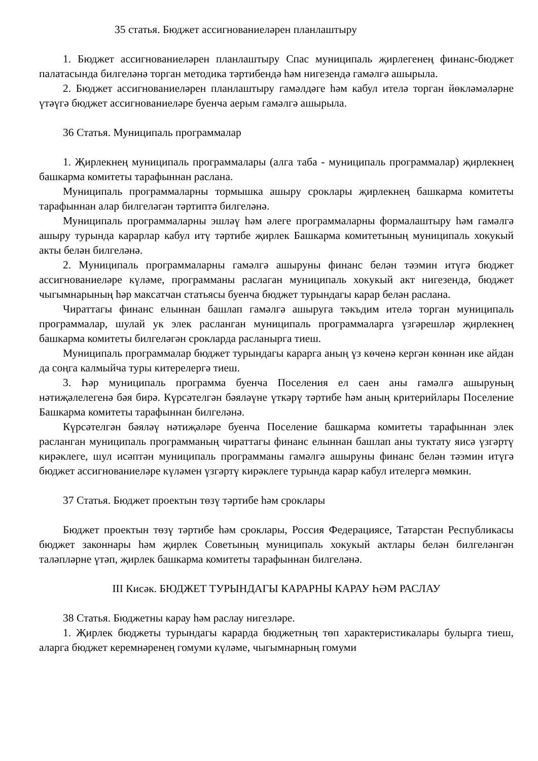35 статья. Бюджет ассигнованиеләрен планлаштыру
1. Бюджет ассигнованиеләрен планлаштыру Спас муниципаль җирлегенең финанс-бюджет палатасында билгеләнә торган методика тәртибендә һәм нигезендә гамәлгә ашырыла.
2. Бюджет ассигнованиеләрен планлаштыру гамәлдәге һәм кабул ителә торган йөкләмәләрне үтәүгә бюджет ассигнованиеләре буенча аерым гамәлгә ашырыла.
36 Статья. Муниципаль программалар
1. Җирлекнең муниципаль программалары (алга таба - муниципаль программалар) җирлекнең башкарма комитеты тарафыннан раслана.
Муниципаль программаларны тормышка ашыру сроклары җирлекнең башкарма комитеты тарафыннан алар билгеләгән тәртиптә билгеләнә.
Муниципаль программаларны эшләү һәм әлеге программаларны формалаштыру һәм гамәлгә ашыру турында карарлар кабул итү тәртибе җирлек Башкарма комитетының муниципаль хокукый акты белән билгеләнә.
2. Муниципаль программаларны гамәлгә ашыруны финанс белән тәэмин итүгә бюджет ассигнованиеләре күләме, программаны раслаган муниципаль хокукый акт нигезендә, бюджет чыгымнарының һәр максатчан статьясы буенча бюджет турындагы карар белән раслана.
Чираттагы финанс елыннан башлап гамәлгә ашыруга тәкъдим ителә торган муниципаль программалар, шулай ук элек расланган муниципаль программаларга үзгәрешләр җирлекнең башкарма комитеты билгеләгән срокларда расланырга тиеш.
Муниципаль программалар бюджет турындагы карарга аның үз көченә кергән көннән ике айдан да соңга калмыйча туры китерелергә тиеш.
3. Һәр муниципаль программа буенча Поселения ел саен аны гамәлгә ашыруның нәтиҗәлелегенә бәя бирә. Күрсәтелгән бәяләүне үткәрү тәртибе һәм аның критерийлары Поселение Башкарма комитеты тарафыннан билгеләнә.
Күрсәтелгән бәяләү нәтиҗәләре буенча Поселение башкарма комитеты тарафыннан элек расланган муниципаль программаның чираттагы финанс елыннан башлап аны туктату яисә үзгәртү кирәклеге, шул исәптән муниципаль программаны гамәлгә ашыруны финанс белән тәэмин итүгә бюджет ассигнованиеләре күләмен үзгәртү кирәклеге турында карар кабул ителергә мөмкин.
37 Статья. Бюджет проектын төзү тәртибе һәм сроклары
Бюджет проектын төзү тәртибе һәм сроклары, Россия Федерациясе, Татарстан Республикасы бюджет законнары һәм җирлек Советының муниципаль хокукый актлары белән билгеләнгән таләпләрне үтәп, җирлек башкарма комитеты тарафыннан билгеләнә.
III Кисәк. БЮДЖЕТ ТУРЫНДАГЫ КАРАРНЫ КАРАУ ҺӘМ РАСЛАУ
38 Статья. Бюджетны карау һәм раслау нигезләре.
1. Җирлек бюджеты турындагы карарда бюджетның төп характеристикалары булырга тиеш, аларга бюджет керемнәренең гомуми күләме, чыгымнарның гомуми